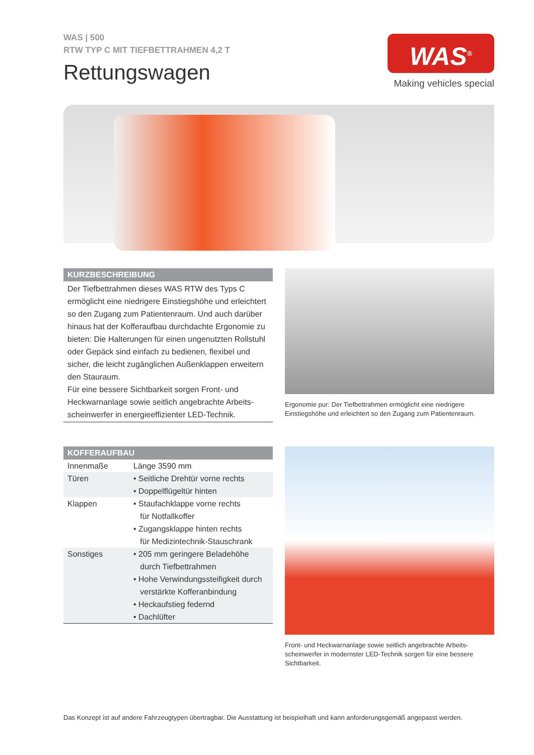WAS | 500
RTW TYP C MIT TIEFBETTRAHMEN 4,2 T
Rettungswagen
WAS<sup>®</sup>
Making vehicles special
KURZBESCHREIBUNG
Der Tiefbettrahmen dieses WAS RTW des Typs C ermöglicht eine niedrigere Einstiegshöhe und erleichtert so den Zugang zum Patientenraum. Und auch darüber hinaus hat der Kofferaufbau durchdachte Ergonomie zu bieten: Die Halterungen für einen ungenutzten Rollstuhl oder Gepäck sind einfach zu bedienen, flexibel und sicher, die leicht zugänglichen Außenklappen erweitern den Stauraum.
Für eine bessere Sichtbarkeit sorgen Front- und Heckwarnanlage sowie seitlich angebrachte Arbeits-scheinwerfer in energieeffizienter LED-Technik.
Ergonomie pur: Der Tiefbettrahmen ermöglicht eine niedrigere Einstiegshöhe und erleichtert so den Zugang zum Patientenraum.
KOFFERAUFBAU
| Innenmaße | Länge 3590 mm |
| Türen | • Seitliche Drehtür vorne rechts • Doppelflügeltür hinten |
| Klappen | • Staufachklappe vorne rechts für Notfallkoffer • Zugangsklappe hinten rechts für Medizintechnik-Stauschrank |
| Sonstiges | • 205 mm geringere Beladehöhe durch Tiefbettrahmen • Hohe Verwindungssteifigkeit durch verstärkte Kofferanbindung • Heckaufstieg federnd • Dachlüfter |
Front- und Heckwarnanlage sowie seitlich angebrachte Arbeits-scheinwerfer in modernster LED-Technik sorgen für eine bessere Sichtbarkeit.
Das Konzept ist auf andere Fahrzeugtypen übertragbar. Die Ausstattung ist beispielhaft und kann anforderungsgemäß angepasst werden.